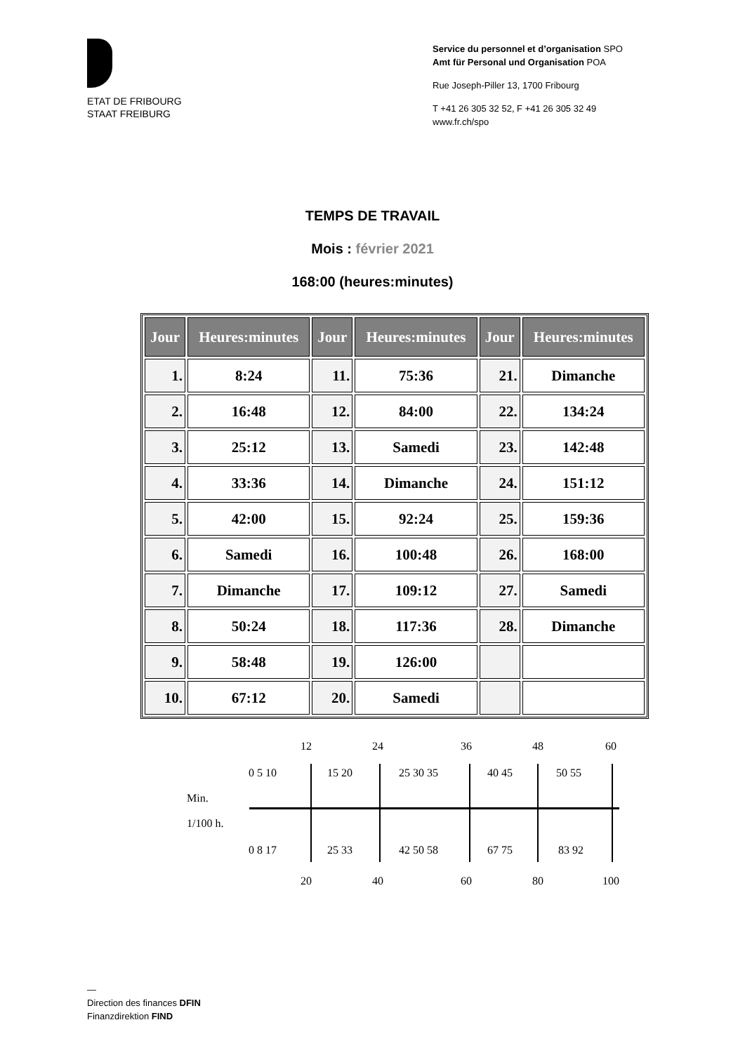ETAT DE FRIBOURG
STAAT FREIBURG
Service du personnel et d’organisation SPO
Amt für Personal und Organisation POA
Rue Joseph-Piller 13, 1700 Fribourg
T +41 26 305 32 52, F +41 26 305 32 49
www.fr.ch/spo
TEMPS DE TRAVAIL
Mois : février 2021
168:00 (heures:minutes)
| Jour | Heures:minutes | Jour | Heures:minutes | Jour | Heures:minutes |
| --- | --- | --- | --- | --- | --- |
| 1. | 8:24 | 11. | 75:36 | 21. | Dimanche |
| 2. | 16:48 | 12. | 84:00 | 22. | 134:24 |
| 3. | 25:12 | 13. | Samedi | 23. | 142:48 |
| 4. | 33:36 | 14. | Dimanche | 24. | 151:12 |
| 5. | 42:00 | 15. | 92:24 | 25. | 159:36 |
| 6. | Samedi | 16. | 100:48 | 26. | 168:00 |
| 7. | Dimanche | 17. | 109:12 | 27. | Samedi |
| 8. | 50:24 | 18. | 117:36 | 28. | Dimanche |
| 9. | 58:48 | 19. | 126:00 | | |
| 10. | 67:12 | 20. | Samedi | | |
12 24 36 48 60
0 5 10 15 20 25 30 35 40 45 50 55
Min.
1/100 h.
0 8 17 25 33 42 50 58 67 75 83 92
20 40 60 80 100
—
Direction des finances DFIN
Finanzdirektion FIND